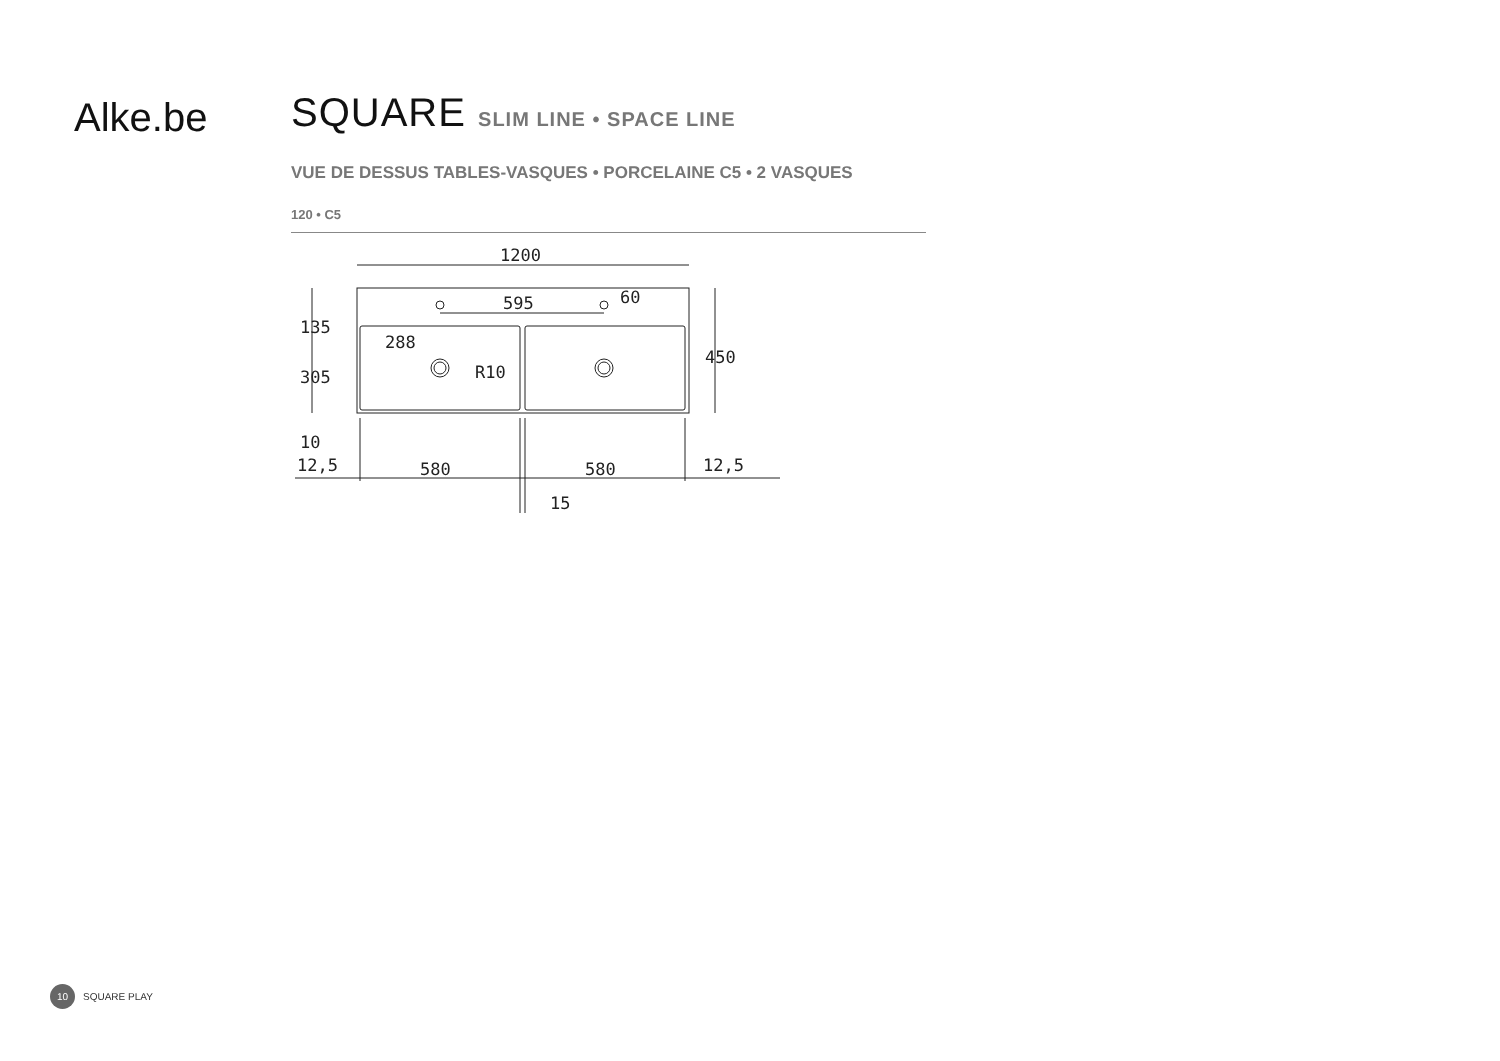Alke.be
SQUARE SLIM LINE • SPACE LINE
VUE DE DESSUS TABLES-VASQUES • PORCELAINE C5 • 2 VASQUES
120 • C5
1200
595
12,5
580
580
12,5
15
135
305
10
288
450
60
R10
10
SQUARE PLAY